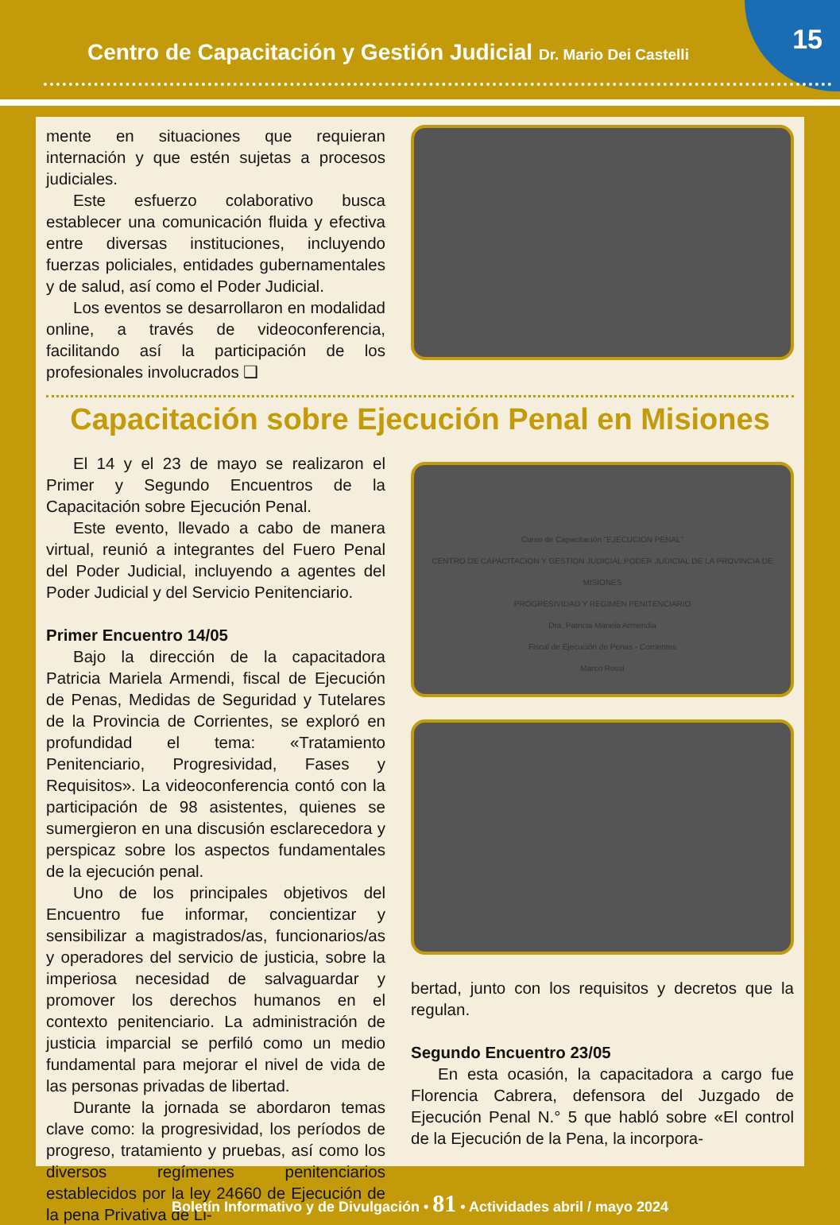Centro de Capacitación y Gestión Judicial Dr. Mario Dei Castelli
15
mente en situaciones que requieran internación y que estén sujetas a procesos judiciales.
Este esfuerzo colaborativo busca establecer una comunicación fluida y efectiva entre diversas instituciones, incluyendo fuerzas policiales, entidades gubernamentales y de salud, así como el Poder Judicial.
Los eventos se desarrollaron en modalidad online, a través de videoconferencia, facilitando así la participación de los profesionales involucrados ❑
Capacitación sobre Ejecución Penal en Misiones
El 14 y el 23 de mayo se realizaron el Primer y Segundo Encuentros de la Capacitación sobre Ejecución Penal.
Este evento, llevado a cabo de manera virtual, reunió a integrantes del Fuero Penal del Poder Judicial, incluyendo a agentes del Poder Judicial y del Servicio Penitenciario.
Primer Encuentro 14/05
Bajo la dirección de la capacitadora Patricia Mariela Armendi, fiscal de Ejecución de Penas, Medidas de Seguridad y Tutelares de la Provincia de Corrientes, se exploró en profundidad el tema: «Tratamiento Penitenciario, Progresividad, Fases y Requisitos». La videoconferencia contó con la participación de 98 asistentes, quienes se sumergieron en una discusión esclarecedora y perspicaz sobre los aspectos fundamentales de la ejecución penal.
Uno de los principales objetivos del Encuentro fue informar, concientizar y sensibilizar a magistrados/as, funcionarios/as y operadores del servicio de justicia, sobre la imperiosa necesidad de salvaguardar y promover los derechos humanos en el contexto penitenciario. La administración de justicia imparcial se perfiló como un medio fundamental para mejorar el nivel de vida de las personas privadas de libertad.
Durante la jornada se abordaron temas clave como: la progresividad, los períodos de progreso, tratamiento y pruebas, así como los diversos regímenes penitenciarios establecidos por la ley 24660 de Ejecución de la pena Privativa de Li-
Curso de Capacitación "EJECUCION PENAL"
CENTRO DE CAPACITACION Y GESTION JUDICIAL PODER JUDICIAL DE LA PROVINCIA DE MISIONES
PROGRESIVIDAD Y REGIMEN PENITENCIARIO
Dra. Patricia Mariela Armendia
Fiscal de Ejecución de Penas - Corrientes
Marco Rossi
bertad, junto con los requisitos y decretos que la regulan.
Segundo Encuentro 23/05
En esta ocasión, la capacitadora a cargo fue Florencia Cabrera, defensora del Juzgado de Ejecución Penal N.° 5 que habló sobre «El control de la Ejecución de la Pena, la incorpora-
Boletín Informativo y de Divulgación • 81 • Actividades abril / mayo 2024